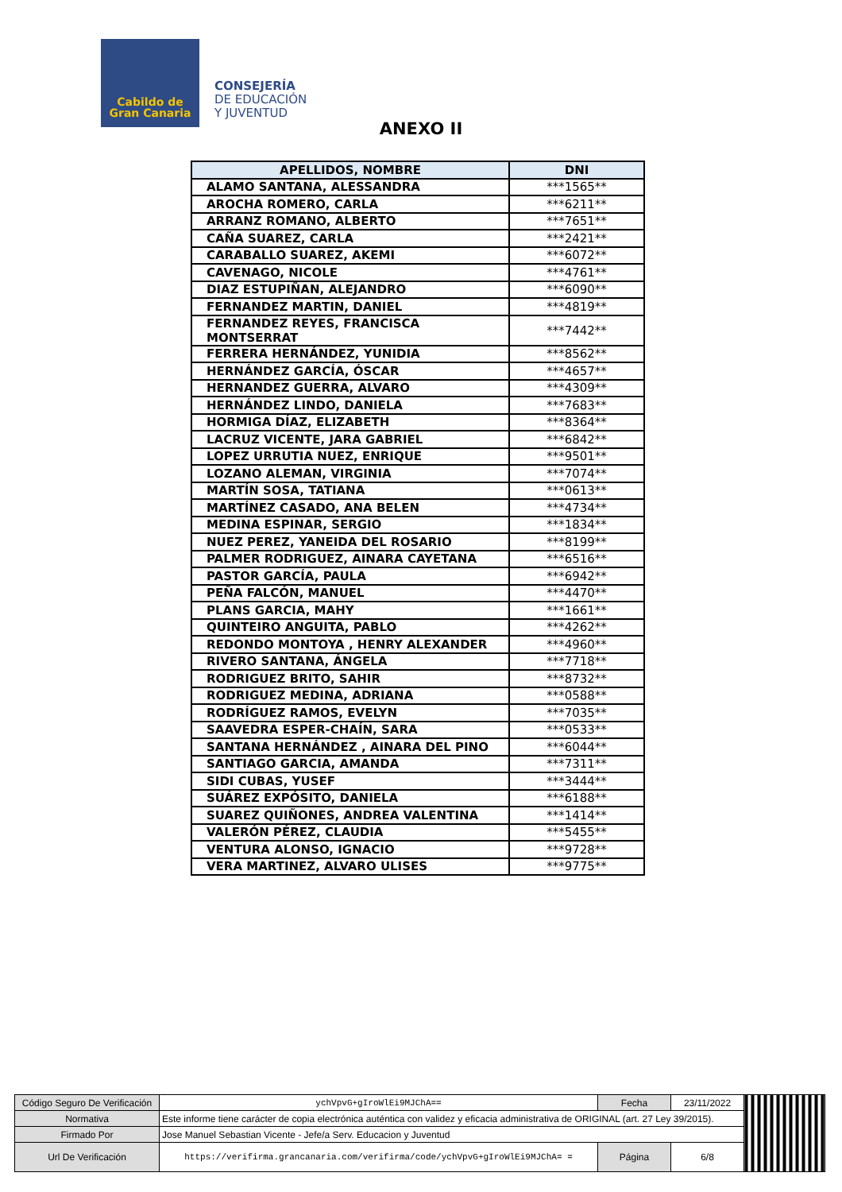Cabildo de
Gran Canaria
CONSEJERÍA
DE EDUCACIÓN
Y JUVENTUD
ANEXO II
| APELLIDOS, NOMBRE | DNI |
| --- | --- |
| ALAMO SANTANA, ALESSANDRA | ***1565** |
| AROCHA ROMERO, CARLA | ***6211** |
| ARRANZ ROMANO, ALBERTO | ***7651** |
| CAÑA SUAREZ, CARLA | ***2421** |
| CARABALLO SUAREZ, AKEMI | ***6072** |
| CAVENAGO, NICOLE | ***4761** |
| DIAZ ESTUPIÑAN, ALEJANDRO | ***6090** |
| FERNANDEZ MARTIN, DANIEL | ***4819** |
| FERNANDEZ REYES, FRANCISCA MONTSERRAT | ***7442** |
| FERRERA HERNÁNDEZ, YUNIDIA | ***8562** |
| HERNÁNDEZ GARCÍA, ÓSCAR | ***4657** |
| HERNANDEZ GUERRA, ALVARO | ***4309** |
| HERNÁNDEZ LINDO, DANIELA | ***7683** |
| HORMIGA DÍAZ, ELIZABETH | ***8364** |
| LACRUZ VICENTE, JARA GABRIEL | ***6842** |
| LOPEZ URRUTIA NUEZ, ENRIQUE | ***9501** |
| LOZANO ALEMAN, VIRGINIA | ***7074** |
| MARTÍN SOSA, TATIANA | ***0613** |
| MARTÍNEZ CASADO, ANA BELEN | ***4734** |
| MEDINA ESPINAR, SERGIO | ***1834** |
| NUEZ PEREZ, YANEIDA DEL ROSARIO | ***8199** |
| PALMER RODRIGUEZ, AINARA CAYETANA | ***6516** |
| PASTOR GARCÍA, PAULA | ***6942** |
| PEÑA FALCÓN, MANUEL | ***4470** |
| PLANS GARCIA, MAHY | ***1661** |
| QUINTEIRO ANGUITA, PABLO | ***4262** |
| REDONDO MONTOYA , HENRY ALEXANDER | ***4960** |
| RIVERO SANTANA, ÁNGELA | ***7718** |
| RODRIGUEZ BRITO, SAHIR | ***8732** |
| RODRIGUEZ MEDINA, ADRIANA | ***0588** |
| RODRÍGUEZ RAMOS, EVELYN | ***7035** |
| SAAVEDRA ESPER-CHAÍN, SARA | ***0533** |
| SANTANA HERNÁNDEZ , AINARA DEL PINO | ***6044** |
| SANTIAGO GARCIA, AMANDA | ***7311** |
| SIDI CUBAS, YUSEF | ***3444** |
| SUÁREZ EXPÓSITO, DANIELA | ***6188** |
| SUAREZ QUIÑONES, ANDREA VALENTINA | ***1414** |
| VALERÓN PÉREZ, CLAUDIA | ***5455** |
| VENTURA ALONSO, IGNACIO | ***9728** |
| VERA MARTINEZ, ALVARO ULISES | ***9775** |
| Código Seguro De Verificación | ychVpvG+gIroWlEi9MJChA== | Fecha | 23/11/2022 | |
| Normativa | Este informe tiene carácter de copia electrónica auténtica con validez y eficacia administrativa de ORIGINAL (art. 27 Ley 39/2015). | | | |
| Firmado Por | Jose Manuel Sebastian Vicente - Jefe/a Serv. Educacion y Juventud | | | |
| Url De Verificación | https://verifirma.grancanaria.com/verifirma/code/ychVpvG+gIroWlEi9MJChA= = | Página | 6/8 | |